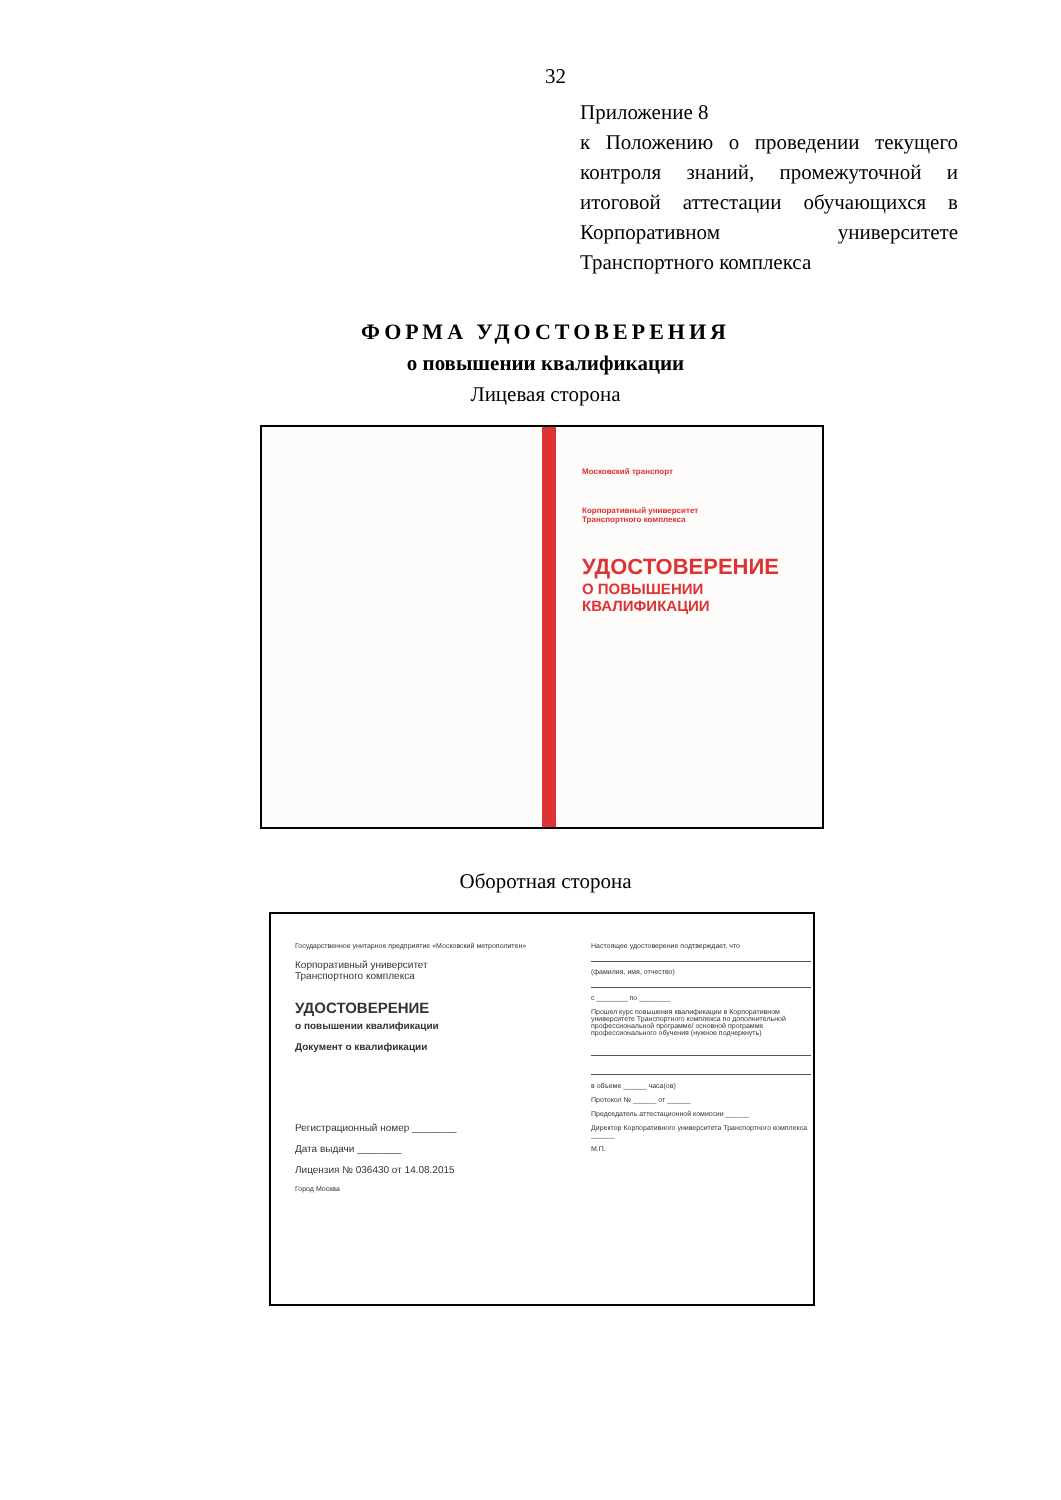32
Приложение 8
к Положению о проведении текущего контроля знаний, промежуточной и итоговой аттестации обучающихся в Корпоративном университете Транспортного комплекса
ФОРМА УДОСТОВЕРЕНИЯ
о повышении квалификации
Лицевая сторона
Московский транспорт
Корпоративный университет
Транспортного комплекса
УДОСТОВЕРЕНИЕ
О ПОВЫШЕНИИ
КВАЛИФИКАЦИИ
Оборотная сторона
Государственное унитарное предприятие «Московский метрополитен»
Корпоративный университет
Транспортного комплекса
УДОСТОВЕРЕНИЕ
о повышении квалификации
Документ о квалификации
Регистрационный номер ________
Дата выдачи ________
Лицензия № 036430 от 14.08.2015
Город Москва
Настоящее удостоверение подтверждает, что
(фамилия, имя, отчество)
с ________ по ________
Прошел курс повышения квалификации в Корпоративном университете Транспортного комплекса по дополнительной профессиональной программе/ основной программе профессионального обучения (нужное подчеркнуть)
в объеме ______ часа(ов)
Протокол № ______ от ______
Председатель аттестационной комиссии ______
Директор Корпоративного университета Транспортного комплекса ______
М.П.